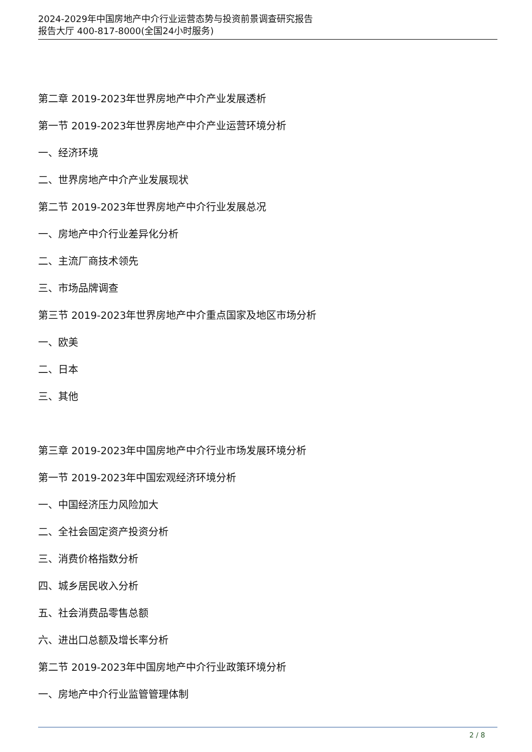2024-2029年中国房地产中介行业运营态势与投资前景调查研究报告
报告大厅 400-817-8000(全国24小时服务)
第二章 2019-2023年世界房地产中介产业发展透析
第一节 2019-2023年世界房地产中介产业运营环境分析
一、经济环境
二、世界房地产中介产业发展现状
第二节 2019-2023年世界房地产中介行业发展总况
一、房地产中介行业差异化分析
二、主流厂商技术领先
三、市场品牌调查
第三节 2019-2023年世界房地产中介重点国家及地区市场分析
一、欧美
二、日本
三、其他
第三章 2019-2023年中国房地产中介行业市场发展环境分析
第一节 2019-2023年中国宏观经济环境分析
一、中国经济压力风险加大
二、全社会固定资产投资分析
三、消费价格指数分析
四、城乡居民收入分析
五、社会消费品零售总额
六、进出口总额及增长率分析
第二节 2019-2023年中国房地产中介行业政策环境分析
一、房地产中介行业监管管理体制
2 / 8